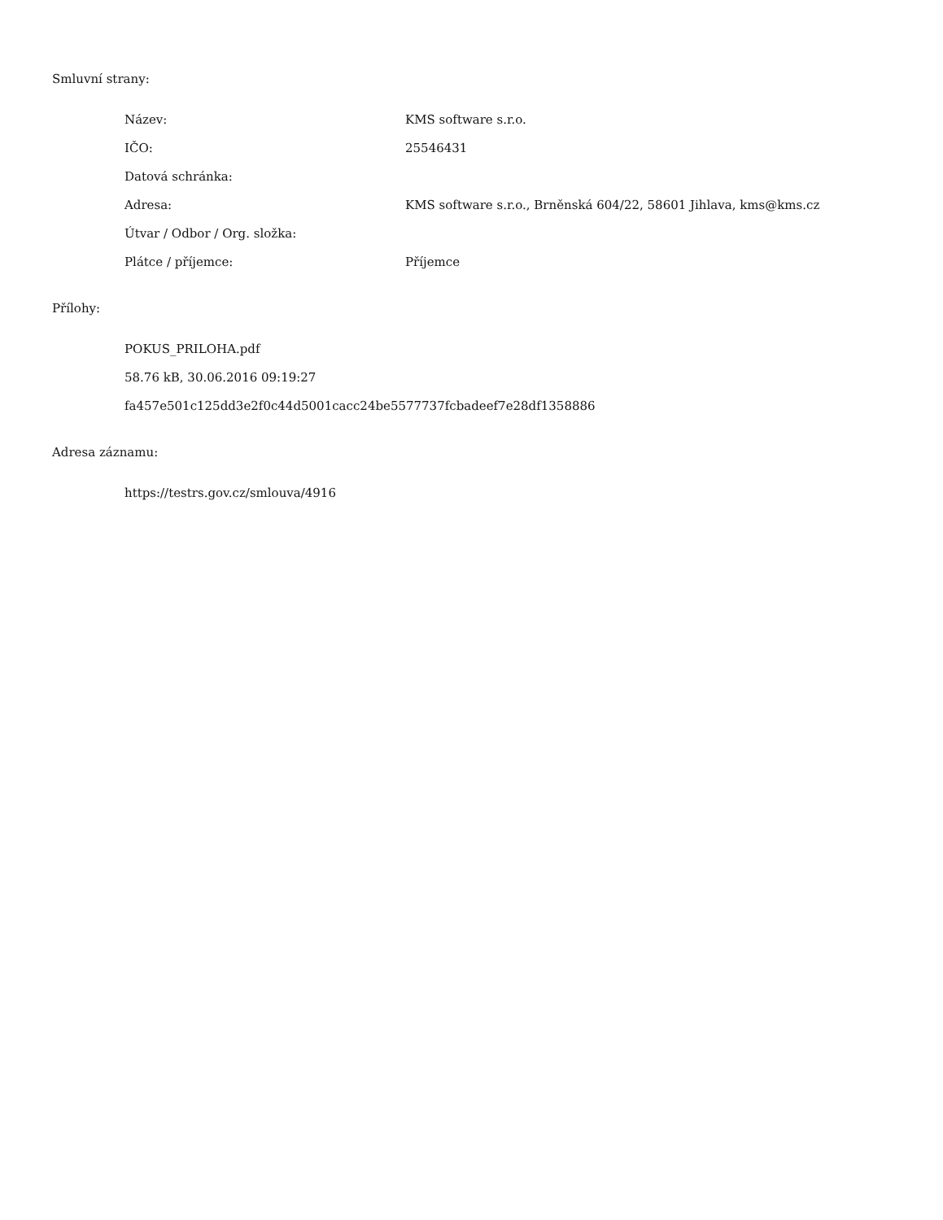Smluvní strany:
| Název: | KMS software s.r.o. |
| IČO: | 25546431 |
| Datová schránka: | |
| Adresa: | KMS software s.r.o., Brněnská 604/22, 58601 Jihlava, kms@kms.cz |
| Útvar / Odbor / Org. složka: | |
| Plátce / příjemce: | Příjemce |
Přílohy:
POKUS_PRILOHA.pdf
58.76 kB, 30.06.2016 09:19:27
fa457e501c125dd3e2f0c44d5001cacc24be5577737fcbadeef7e28df1358886
Adresa záznamu:
https://testrs.gov.cz/smlouva/4916